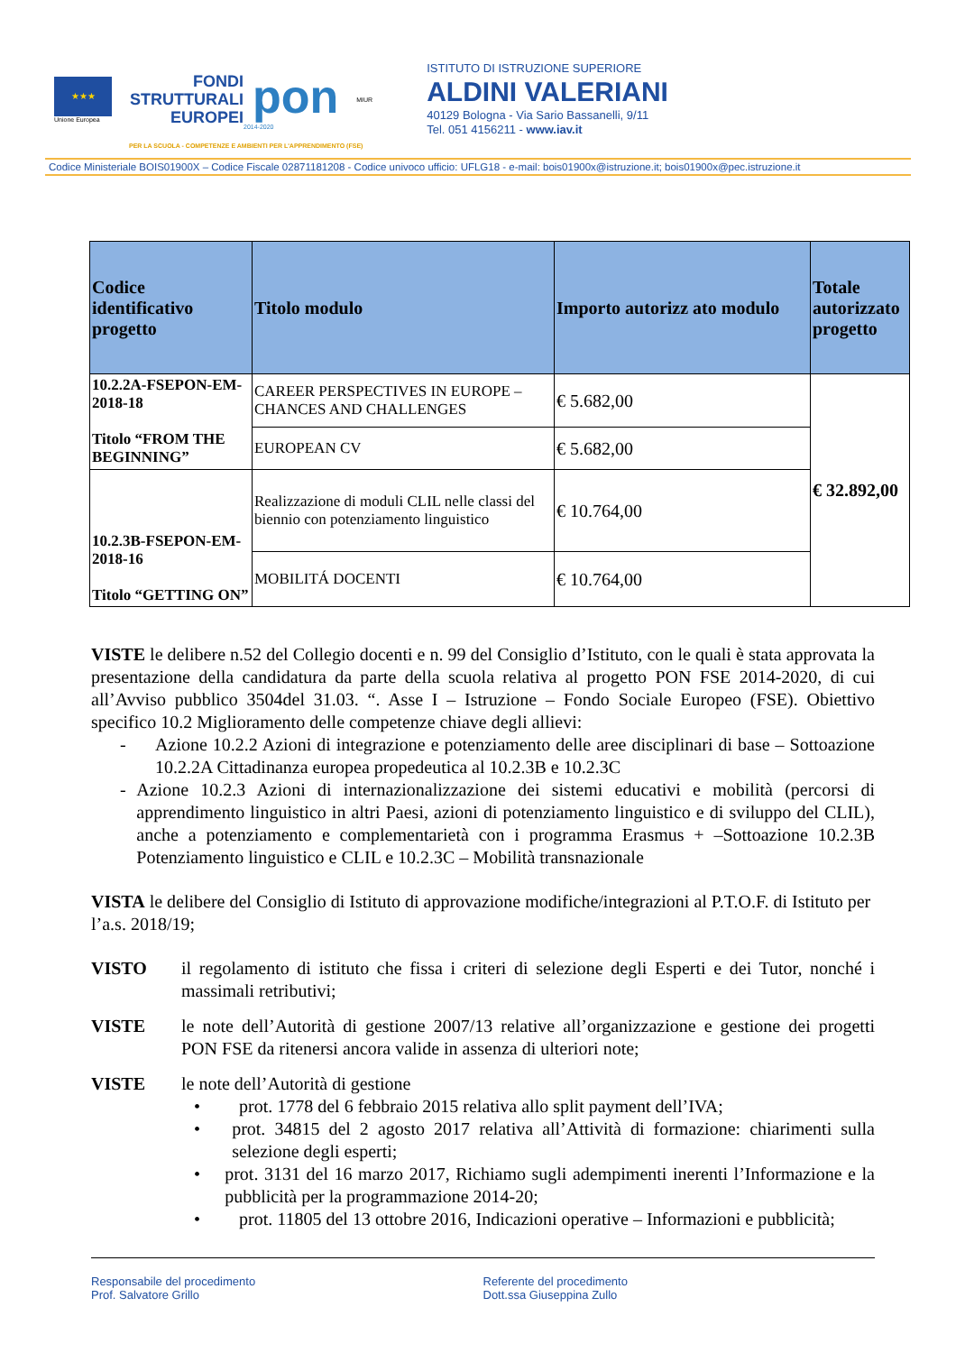★★★
Unione Europea
FONDI
STRUTTURALI
EUROPEI
pon
2014-2020
MIUR
ISTITUTO DI ISTRUZIONE SUPERIORE
ALDINI VALERIANI
40129 Bologna - Via Sario Bassanelli, 9/11
Tel. 051 4156211 - www.iav.it
PER LA SCUOLA - COMPETENZE E AMBIENTI PER L'APPRENDIMENTO (FSE)
Codice Ministeriale BOIS01900X – Codice Fiscale 02871181208 - Codice univoco ufficio: UFLG18 - e-mail: bois01900x@istruzione.it; bois01900x@pec.istruzione.it
| Codice identificativo progetto | Titolo modulo | Importo autorizz ato modulo | Totale autorizzato progetto |
| --- | --- | --- | --- |
| 10.2.2A-FSEPON-EM-2018-18 Titolo “FROM THE BEGINNING” | CAREER PERSPECTIVES IN EUROPE – CHANCES AND CHALLENGES | € 5.682,00 | € 32.892,00 |
| | EUROPEAN CV | € 5.682,00 | |
| 10.2.3B-FSEPON-EM-2018-16 Titolo “GETTING ON” | Realizzazione di moduli CLIL nelle classi del biennio con potenziamento linguistico | € 10.764,00 | |
| | MOBILITÁ DOCENTI | € 10.764,00 | |
VISTE le delibere n.52 del Collegio docenti e n. 99 del Consiglio d’Istituto, con le quali è stata approvata la presentazione della candidatura da parte della scuola relativa al progetto PON FSE 2014-2020, di cui all’Avviso pubblico 3504del 31.03. “. Asse I – Istruzione – Fondo Sociale Europeo (FSE). Obiettivo specifico 10.2 Miglioramento delle competenze chiave degli allievi:
- Azione 10.2.2 Azioni di integrazione e potenziamento delle aree disciplinari di base – Sottoazione 10.2.2A Cittadinanza europea propedeutica al 10.2.3B e 10.2.3C
- Azione 10.2.3 Azioni di internazionalizzazione dei sistemi educativi e mobilità (percorsi di apprendimento linguistico in altri Paesi, azioni di potenziamento linguistico e di sviluppo del CLIL), anche a potenziamento e complementarietà con i programma Erasmus + –Sottoazione 10.2.3B Potenziamento linguistico e CLIL e 10.2.3C – Mobilità transnazionale
VISTA le delibere del Consiglio di Istituto di approvazione modifiche/integrazioni al P.T.O.F. di Istituto per l’a.s. 2018/19;
VISTO il regolamento di istituto che fissa i criteri di selezione degli Esperti e dei Tutor, nonché i massimali retributivi;
VISTE le note dell’Autorità di gestione 2007/13 relative all’organizzazione e gestione dei progetti PON FSE da ritenersi ancora valide in assenza di ulteriori note;
VISTE le note dell’Autorità di gestione
• prot. 1778 del 6 febbraio 2015 relativa allo split payment dell’IVA;
• prot. 34815 del 2 agosto 2017 relativa all’Attività di formazione: chiarimenti sulla selezione degli esperti;
• prot. 3131 del 16 marzo 2017, Richiamo sugli adempimenti inerenti l’Informazione e la pubblicità per la programmazione 2014-20;
• prot. 11805 del 13 ottobre 2016, Indicazioni operative – Informazioni e pubblicità;
Responsabile del procedimento
Prof. Salvatore Grillo
Referente del procedimento
Dott.ssa Giuseppina Zullo